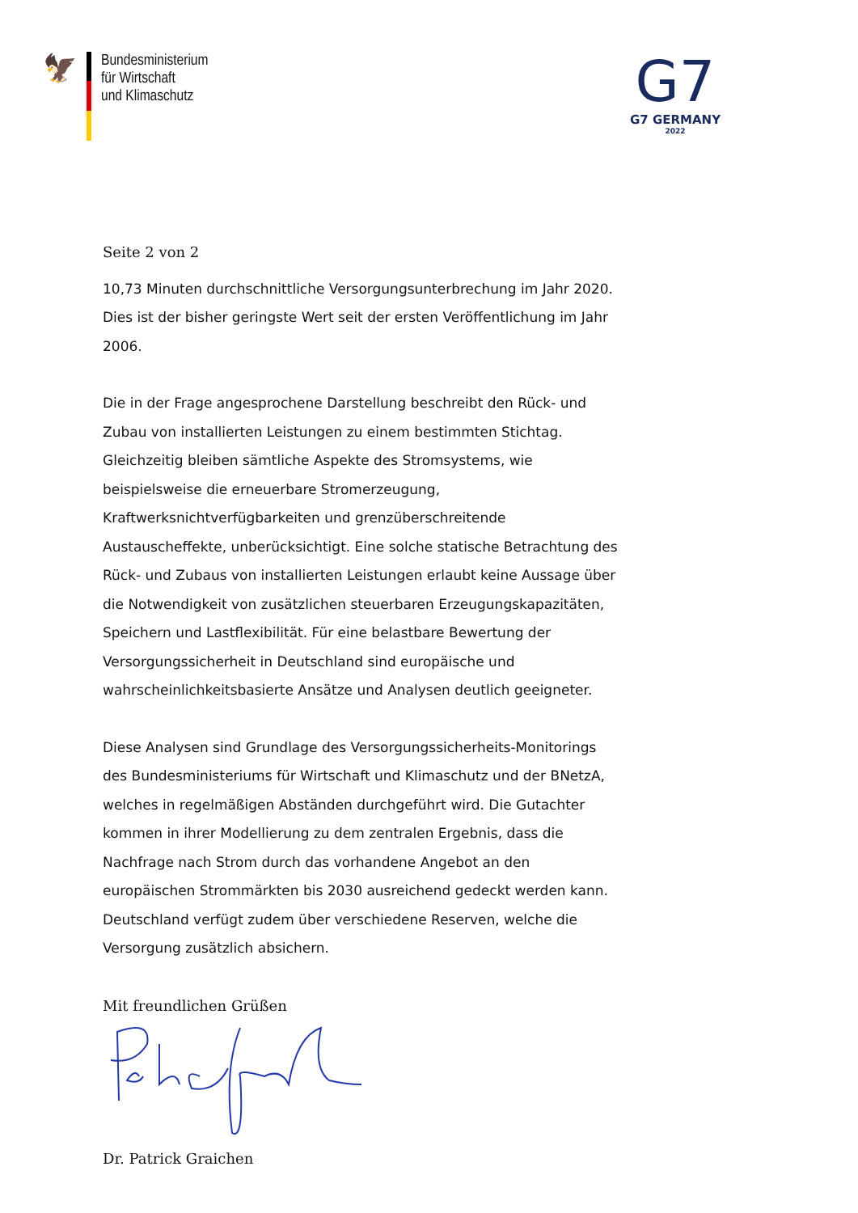🦅
Bundesministerium
für Wirtschaft
und Klimaschutz
G7
G7 GERMANY
2022
Seite 2 von 2
10,73 Minuten durchschnittliche Versorgungsunterbrechung im Jahr 2020. Dies ist der bisher geringste Wert seit der ersten Veröffentlichung im Jahr 2006.
Die in der Frage angesprochene Darstellung beschreibt den Rück- und Zubau von installierten Leistungen zu einem bestimmten Stichtag. Gleichzeitig bleiben sämtliche Aspekte des Stromsystems, wie beispielsweise die erneuerbare Stromerzeugung, Kraftwerksnichtverfügbarkeiten und grenzüberschreitende Austauscheffekte, unberücksichtigt. Eine solche statische Betrachtung des Rück- und Zubaus von installierten Leistungen erlaubt keine Aussage über die Notwendigkeit von zusätzlichen steuerbaren Erzeugungskapazitäten, Speichern und Lastflexibilität. Für eine belastbare Bewertung der Versorgungssicherheit in Deutschland sind europäische und wahrscheinlichkeitsbasierte Ansätze und Analysen deutlich geeigneter.
Diese Analysen sind Grundlage des Versorgungssicherheits-Monitorings des Bundesministeriums für Wirtschaft und Klimaschutz und der BNetzA, welches in regelmäßigen Abständen durchgeführt wird. Die Gutachter kommen in ihrer Modellierung zu dem zentralen Ergebnis, dass die Nachfrage nach Strom durch das vorhandene Angebot an den europäischen Strommärkten bis 2030 ausreichend gedeckt werden kann. Deutschland verfügt zudem über verschiedene Reserven, welche die Versorgung zusätzlich absichern.
Mit freundlichen Grüßen
Dr. Patrick Graichen